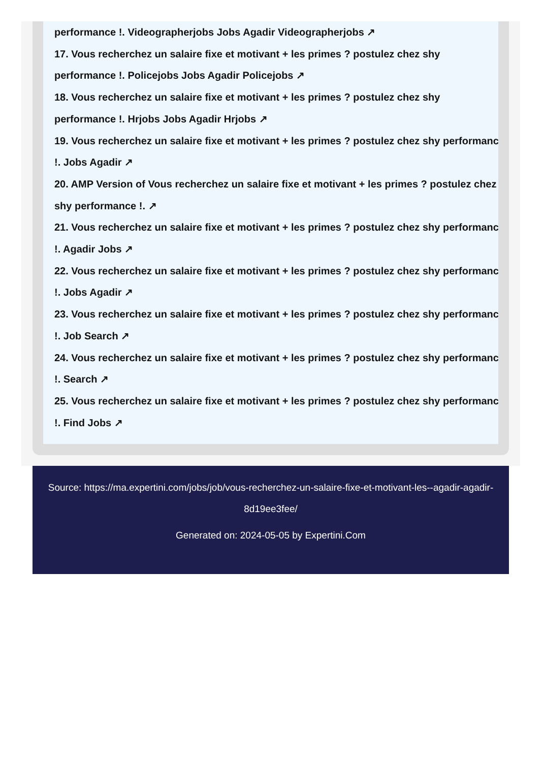performance !. Videographerjobs Jobs Agadir Videographerjobs ↗
17. Vous recherchez un salaire fixe et motivant + les primes ? postulez chez shy
performance !. Policejobs Jobs Agadir Policejobs ↗
18. Vous recherchez un salaire fixe et motivant + les primes ? postulez chez shy
performance !. Hrjobs Jobs Agadir Hrjobs ↗
19. Vous recherchez un salaire fixe et motivant + les primes ? postulez chez shy performance
!. Jobs Agadir ↗
20. AMP Version of Vous recherchez un salaire fixe et motivant + les primes ? postulez chez
shy performance !. ↗
21. Vous recherchez un salaire fixe et motivant + les primes ? postulez chez shy performance
!. Agadir Jobs ↗
22. Vous recherchez un salaire fixe et motivant + les primes ? postulez chez shy performance
!. Jobs Agadir ↗
23. Vous recherchez un salaire fixe et motivant + les primes ? postulez chez shy performance
!. Job Search ↗
24. Vous recherchez un salaire fixe et motivant + les primes ? postulez chez shy performance
!. Search ↗
25. Vous recherchez un salaire fixe et motivant + les primes ? postulez chez shy performance
!. Find Jobs ↗
Source: https://ma.expertini.com/jobs/job/vous-recherchez-un-salaire-fixe-et-motivant-les--agadir-agadir-8d19ee3fee/
Generated on: 2024-05-05 by Expertini.Com